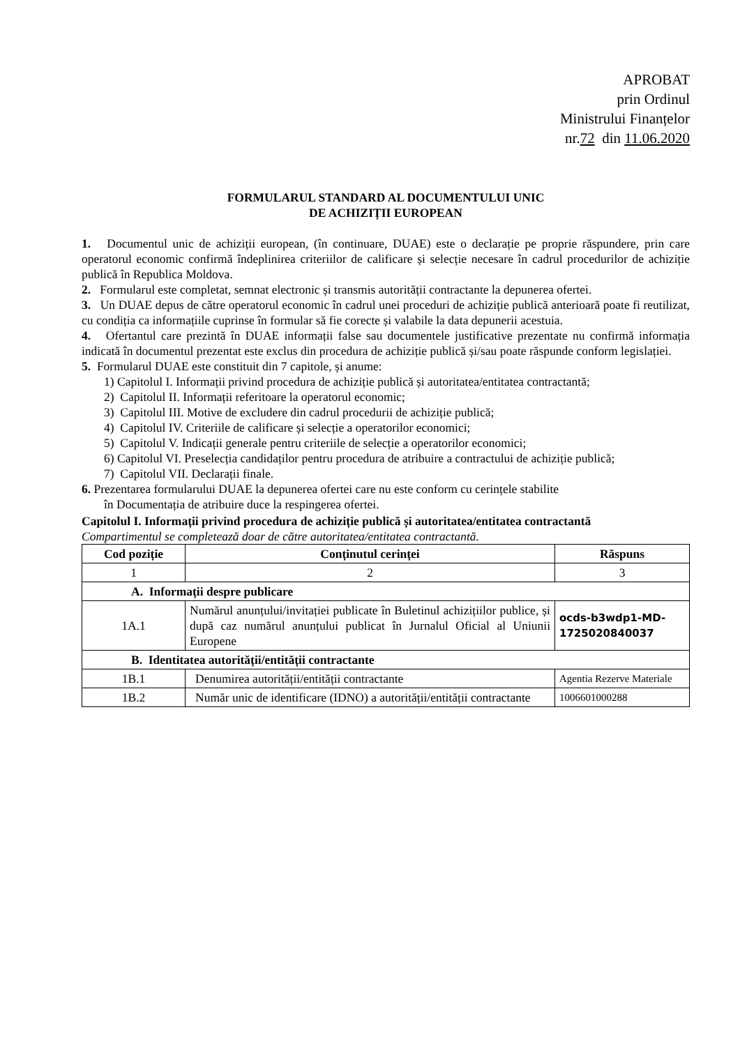APROBAT
prin Ordinul
Ministrului Finanțelor
nr.72 din 11.06.2020
FORMULARUL STANDARD AL DOCUMENTULUI UNIC
DE ACHIZIȚII EUROPEAN
1. Documentul unic de achiziții european, (în continuare, DUAE) este o declarație pe proprie răspundere, prin care operatorul economic confirmă îndeplinirea criteriilor de calificare și selecție necesare în cadrul procedurilor de achiziție publică în Republica Moldova.
2. Formularul este completat, semnat electronic și transmis autorității contractante la depunerea ofertei.
3. Un DUAE depus de către operatorul economic în cadrul unei proceduri de achiziție publică anterioară poate fi reutilizat, cu condiția ca informațiile cuprinse în formular să fie corecte și valabile la data depunerii acestuia.
4. Ofertantul care prezintă în DUAE informații false sau documentele justificative prezentate nu confirmă informația indicată în documentul prezentat este exclus din procedura de achiziție publică și/sau poate răspunde conform legislației.
5. Formularul DUAE este constituit din 7 capitole, și anume:
1) Capitolul I. Informații privind procedura de achiziție publică și autoritatea/entitatea contractantă;
2) Capitolul II. Informații referitoare la operatorul economic;
3) Capitolul III. Motive de excludere din cadrul procedurii de achiziție publică;
4) Capitolul IV. Criteriile de calificare și selecție a operatorilor economici;
5) Capitolul V. Indicații generale pentru criteriile de selecție a operatorilor economici;
6) Capitolul VI. Preselecția candidaților pentru procedura de atribuire a contractului de achiziție publică;
7) Capitolul VII. Declarații finale.
6. Prezentarea formularului DUAE la depunerea ofertei care nu este conform cu cerințele stabilite
în Documentația de atribuire duce la respingerea ofertei.
Capitolul I. Informații privind procedura de achiziție publică și autoritatea/entitatea contractantă
Compartimentul se completează doar de către autoritatea/entitatea contractantă.
| Cod poziție | Conținutul cerinței | Răspuns |
| --- | --- | --- |
| 1 | 2 | 3 |
| A. Informații despre publicare | | |
| 1A.1 | Numărul anunțului/invitației publicate în Buletinul achizițiilor publice, și după caz numărul anunțului publicat în Jurnalul Oficial al Uniunii Europene | ocds-b3wdp1-MD-1725020840037 |
| B. Identitatea autorității/entității contractante | | |
| 1B.1 | Denumirea autorității/entității contractante | Agentia Rezerve Materiale |
| 1B.2 | Număr unic de identificare (IDNO) a autorității/entității contractante | 1006601000288 |